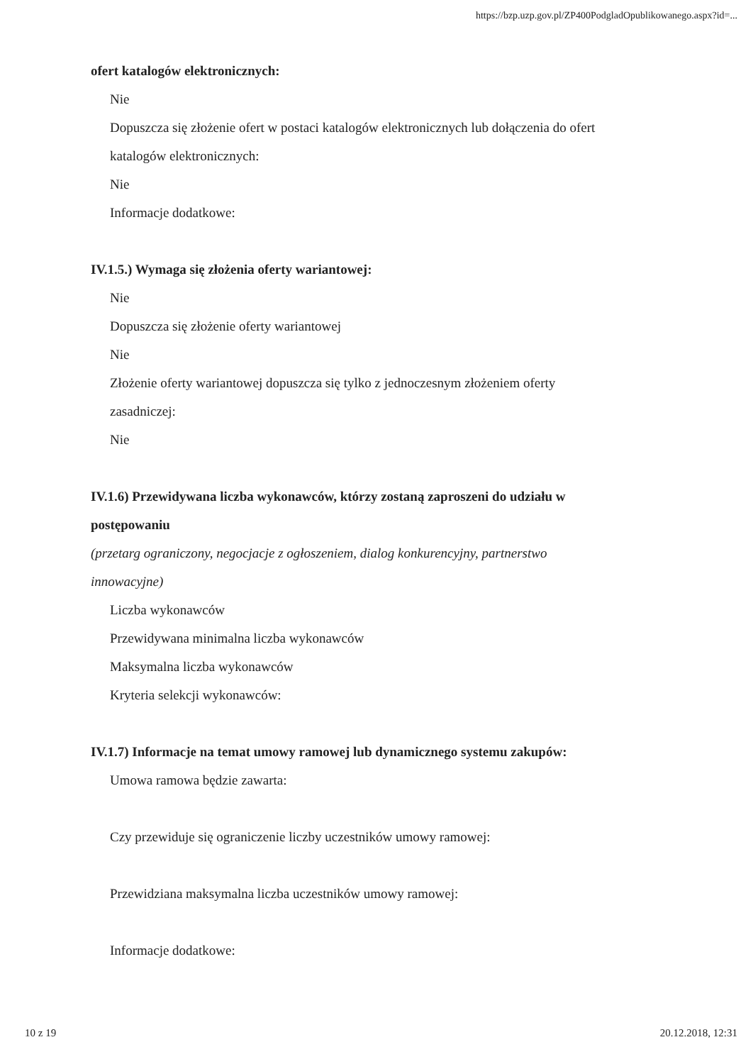https://bzp.uzp.gov.pl/ZP400PodgladOpublikowanego.aspx?id=...
ofert katalogów elektronicznych:
Nie
Dopuszcza się złożenie ofert w postaci katalogów elektronicznych lub dołączenia do ofert
katalogów elektronicznych:
Nie
Informacje dodatkowe:
IV.1.5.) Wymaga się złożenia oferty wariantowej:
Nie
Dopuszcza się złożenie oferty wariantowej
Nie
Złożenie oferty wariantowej dopuszcza się tylko z jednoczesnym złożeniem oferty
zasadniczej:
Nie
IV.1.6) Przewidywana liczba wykonawców, którzy zostaną zaproszeni do udziału w
postępowaniu
(przetarg ograniczony, negocjacje z ogłoszeniem, dialog konkurencyjny, partnerstwo
innowacyjne)
Liczba wykonawców
Przewidywana minimalna liczba wykonawców
Maksymalna liczba wykonawców
Kryteria selekcji wykonawców:
IV.1.7) Informacje na temat umowy ramowej lub dynamicznego systemu zakupów:
Umowa ramowa będzie zawarta:
Czy przewiduje się ograniczenie liczby uczestników umowy ramowej:
Przewidziana maksymalna liczba uczestników umowy ramowej:
Informacje dodatkowe:
10 z 19 20.12.2018, 12:31